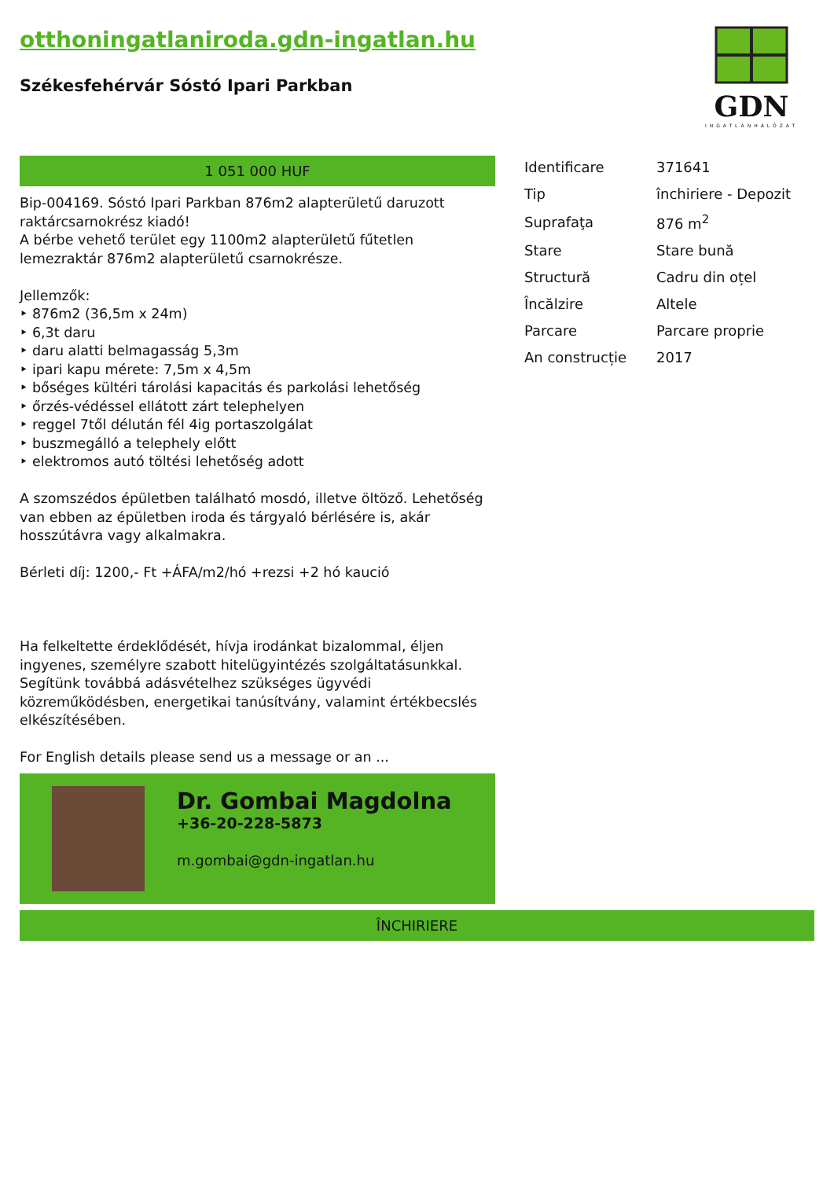otthoningatlaniroda.gdn-ingatlan.hu
Székesfehérvár Sóstó Ipari Parkban
GDN
INGATLANHÁLÓZAT
1 051 000 HUF
Bip-004169. Sóstó Ipari Parkban 876m2 alapterületű daruzott raktárcsarnokrész kiadó!
A bérbe vehető terület egy 1100m2 alapterületű fűtetlen lemezraktár 876m2 alapterületű csarnokrésze.
Jellemzők:
‣ 876m2 (36,5m x 24m)
‣ 6,3t daru
‣ daru alatti belmagasság 5,3m
‣ ipari kapu mérete: 7,5m x 4,5m
‣ bőséges kültéri tárolási kapacitás és parkolási lehetőség
‣ őrzés-védéssel ellátott zárt telephelyen
‣ reggel 7től délután fél 4ig portaszolgálat
‣ buszmegálló a telephely előtt
‣ elektromos autó töltési lehetőség adott
A szomszédos épületben található mosdó, illetve öltöző. Lehetőség van ebben az épületben iroda és tárgyaló bérlésére is, akár hosszútávra vagy alkalmakra.
Bérleti díj: 1200,- Ft +ÁFA/m2/hó +rezsi +2 hó kaució
Ha felkeltette érdeklődését, hívja irodánkat bizalommal, éljen ingyenes, személyre szabott hitelügyintézés szolgáltatásunkkal. Segítünk továbbá adásvételhez szükséges ügyvédi közreműködésben, energetikai tanúsítvány, valamint értékbecslés elkészítésében.
For English details please send us a message or an ...
Dr. Gombai Magdolna
+36-20-228-5873
m.gombai@gdn-ingatlan.hu
| Identificare | 371641 |
| Tip | închiriere - Depozit |
| Suprafaţa | 876 m<sup>2</sup> |
| Stare | Stare bună |
| Structură | Cadru din oțel |
| Încălzire | Altele |
| Parcare | Parcare proprie |
| An construcție | 2017 |
ÎNCHIRIERE